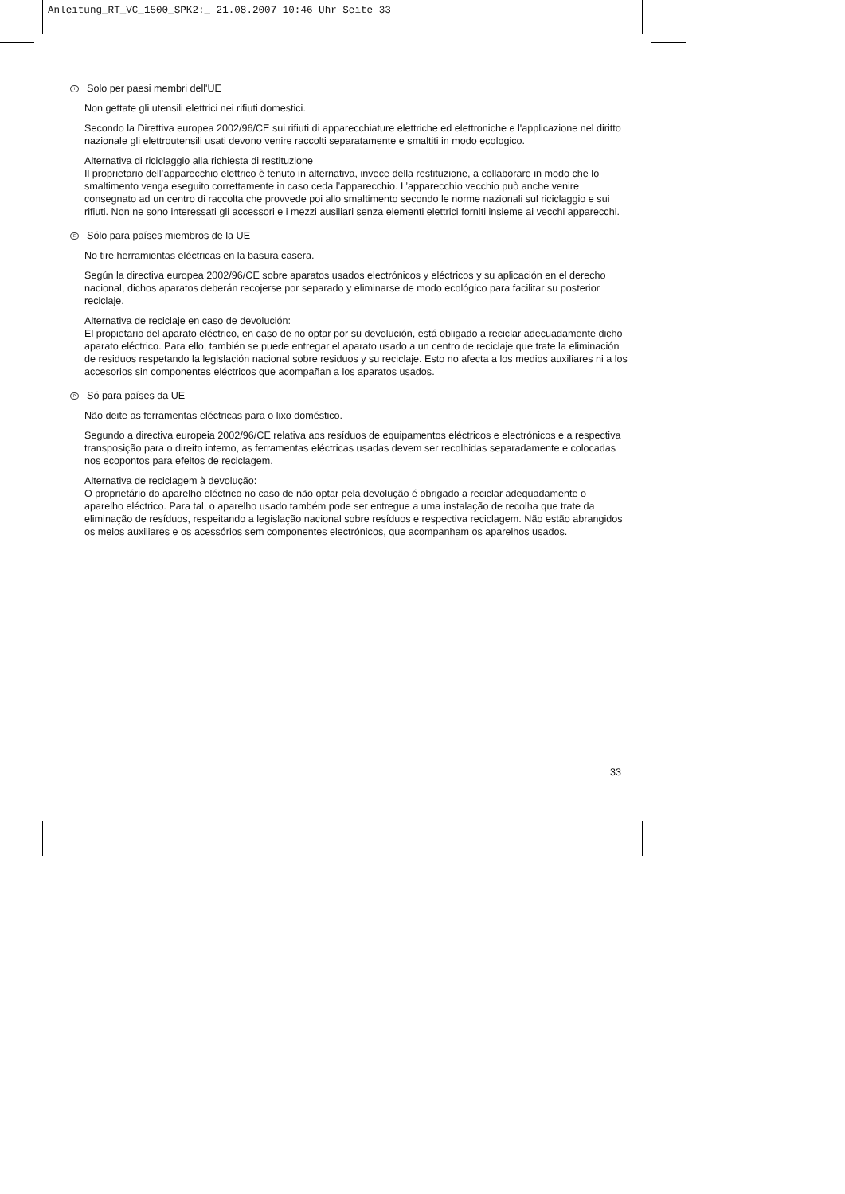Anleitung_RT_VC_1500_SPK2:_ 21.08.2007 10:46 Uhr Seite 33
I Solo per paesi membri dell'UE
Non gettate gli utensili elettrici nei rifiuti domestici.
Secondo la Direttiva europea 2002/96/CE sui rifiuti di apparecchiature elettriche ed elettroniche e l'applicazione nel diritto nazionale gli elettroutensili usati devono venire raccolti separatamente e smaltiti in modo ecologico.
Alternativa di riciclaggio alla richiesta di restituzione
Il proprietario dell’apparecchio elettrico è tenuto in alternativa, invece della restituzione, a collaborare in modo che lo smaltimento venga eseguito correttamente in caso ceda l’apparecchio. L’apparecchio vecchio può anche venire consegnato ad un centro di raccolta che provvede poi allo smaltimento secondo le norme nazionali sul riciclaggio e sui rifiuti. Non ne sono interessati gli accessori e i mezzi ausiliari senza elementi elettrici forniti insieme ai vecchi apparecchi.
E Sólo para países miembros de la UE
No tire herramientas eléctricas en la basura casera.
Según la directiva europea 2002/96/CE sobre aparatos usados electrónicos y eléctricos y su aplicación en el derecho nacional, dichos aparatos deberán recojerse por separado y eliminarse de modo ecológico para facilitar su posterior reciclaje.
Alternativa de reciclaje en caso de devolución:
El propietario del aparato eléctrico, en caso de no optar por su devolución, está obligado a reciclar adecuadamente dicho aparato eléctrico. Para ello, también se puede entregar el aparato usado a un centro de reciclaje que trate la eliminación de residuos respetando la legislación nacional sobre residuos y su reciclaje. Esto no afecta a los medios auxiliares ni a los accesorios sin componentes eléctricos que acompañan a los aparatos usados.
P Só para países da UE
Não deite as ferramentas eléctricas para o lixo doméstico.
Segundo a directiva europeia 2002/96/CE relativa aos resíduos de equipamentos eléctricos e electrónicos e a respectiva transposição para o direito interno, as ferramentas eléctricas usadas devem ser recolhidas separadamente e colocadas nos ecopontos para efeitos de reciclagem.
Alternativa de reciclagem à devolução:
O proprietário do aparelho eléctrico no caso de não optar pela devolução é obrigado a reciclar adequadamente o aparelho eléctrico. Para tal, o aparelho usado também pode ser entregue a uma instalação de recolha que trate da eliminação de resíduos, respeitando a legislação nacional sobre resíduos e respectiva reciclagem. Não estão abrangidos os meios auxiliares e os acessórios sem componentes electrónicos, que acompanham os aparelhos usados.
33